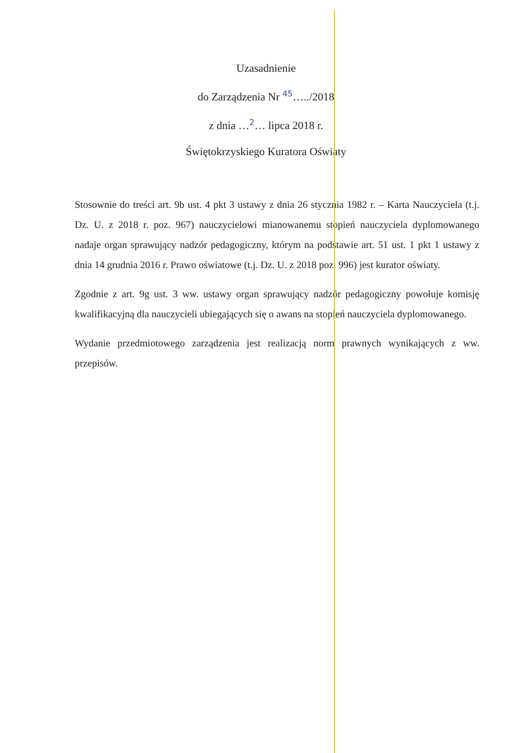Uzasadnienie
do Zarządzenia Nr 45…../2018
z dnia …2… lipca 2018 r.
Świętokrzyskiego Kuratora Oświaty
Stosownie do treści art. 9b ust. 4 pkt 3 ustawy z dnia 26 stycznia 1982 r. – Karta Nauczyciela (t.j. Dz. U. z 2018 r. poz. 967) nauczycielowi mianowanemu stopień nauczyciela dyplomowanego nadaje organ sprawujący nadzór pedagogiczny, którym na podstawie art. 51 ust. 1 pkt 1 ustawy z dnia 14 grudnia 2016 r. Prawo oświatowe (t.j. Dz. U. z 2018 poz. 996) jest kurator oświaty.
Zgodnie z art. 9g ust. 3 ww. ustawy organ sprawujący nadzór pedagogiczny powołuje komisję kwalifikacyjną dla nauczycieli ubiegających się o awans na stopień nauczyciela dyplomowanego.
Wydanie przedmiotowego zarządzenia jest realizacją norm prawnych wynikających z ww. przepisów.